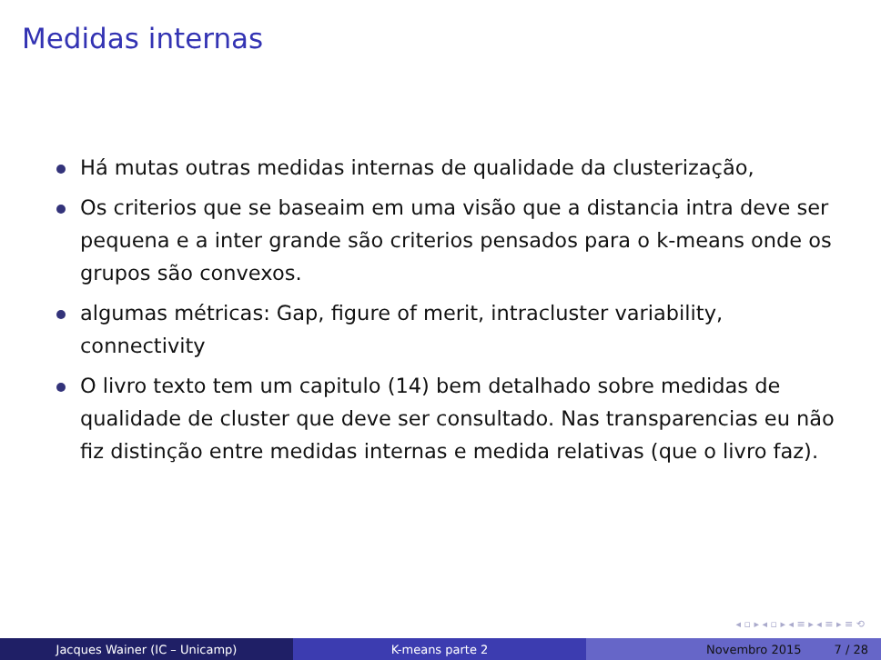Medidas internas
Há mutas outras medidas internas de qualidade da clusterização,
Os criterios que se baseaim em uma visão que a distancia intra deve ser pequena e a inter grande são criterios pensados para o k-means onde os grupos são convexos.
algumas métricas: Gap, figure of merit, intracluster variability, connectivity
O livro texto tem um capitulo (14) bem detalhado sobre medidas de qualidade de cluster que deve ser consultado. Nas transparencias eu não fiz distinção entre medidas internas e medida relativas (que o livro faz).
◂ ▫ ▸ ◂ ▫ ▸ ◂ ≡ ▸ ◂ ≡ ▸ ≡ ⟲
Jacques Wainer (IC – Unicamp) K-means parte 2 Novembro 2015 7 / 28